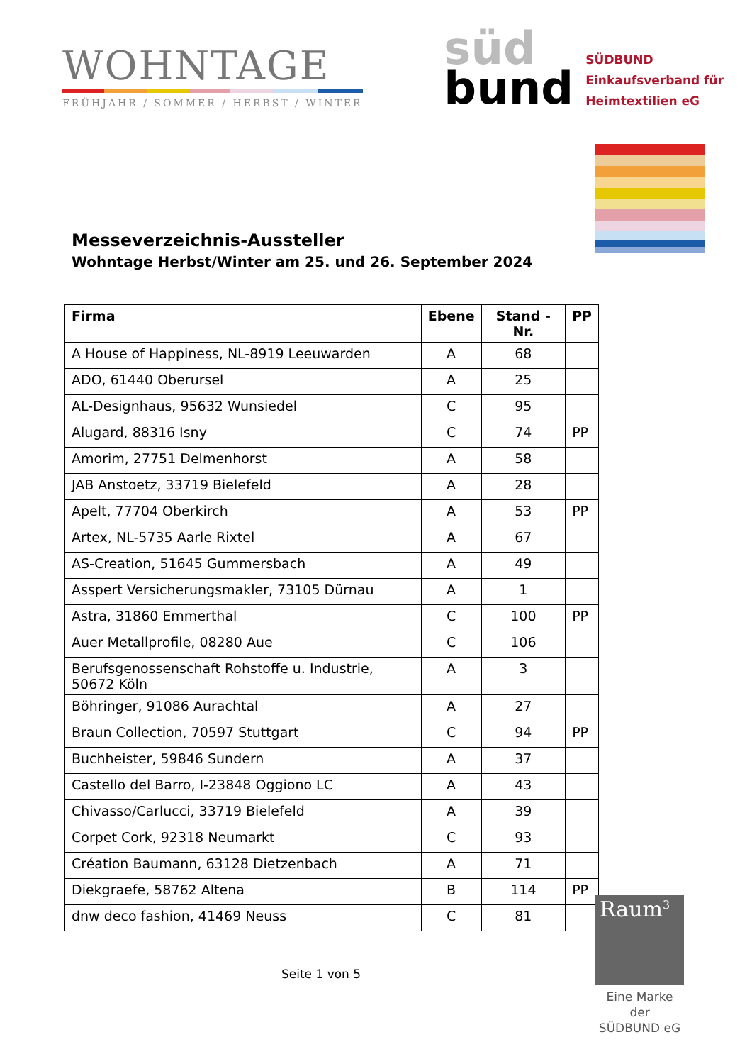WOHNTAGE
FRÜHJAHR / SOMMER / HERBST / WINTER
süd
bund
SÜDBUND
Einkaufsverband für
Heimtextilien eG
Messeverzeichnis-Aussteller
Wohntage Herbst/Winter am 25. und 26. September 2024
| Firma | Ebene | Stand -Nr. | PP |
| --- | --- | --- | --- |
| A House of Happiness, NL-8919 Leeuwarden | A | 68 | |
| ADO, 61440 Oberursel | A | 25 | |
| AL-Designhaus, 95632 Wunsiedel | C | 95 | |
| Alugard, 88316 Isny | C | 74 | PP |
| Amorim, 27751 Delmenhorst | A | 58 | |
| JAB Anstoetz, 33719 Bielefeld | A | 28 | |
| Apelt, 77704 Oberkirch | A | 53 | PP |
| Artex, NL-5735 Aarle Rixtel | A | 67 | |
| AS-Creation, 51645 Gummersbach | A | 49 | |
| Asspert Versicherungsmakler, 73105 Dürnau | A | 1 | |
| Astra, 31860 Emmerthal | C | 100 | PP |
| Auer Metallprofile, 08280 Aue | C | 106 | |
| Berufsgenossenschaft Rohstoffe u. Industrie, 50672 Köln | A | 3 | |
| Böhringer, 91086 Aurachtal | A | 27 | |
| Braun Collection, 70597 Stuttgart | C | 94 | PP |
| Buchheister, 59846 Sundern | A | 37 | |
| Castello del Barro, I-23848 Oggiono LC | A | 43 | |
| Chivasso/Carlucci, 33719 Bielefeld | A | 39 | |
| Corpet Cork, 92318 Neumarkt | C | 93 | |
| Création Baumann, 63128 Dietzenbach | A | 71 | |
| Diekgraefe, 58762 Altena | B | 114 | PP |
| dnw deco fashion, 41469 Neuss | C | 81 | |
Seite 1 von 5
Raum<sup>3</sup>
Eine Marke der
SÜDBUND eG